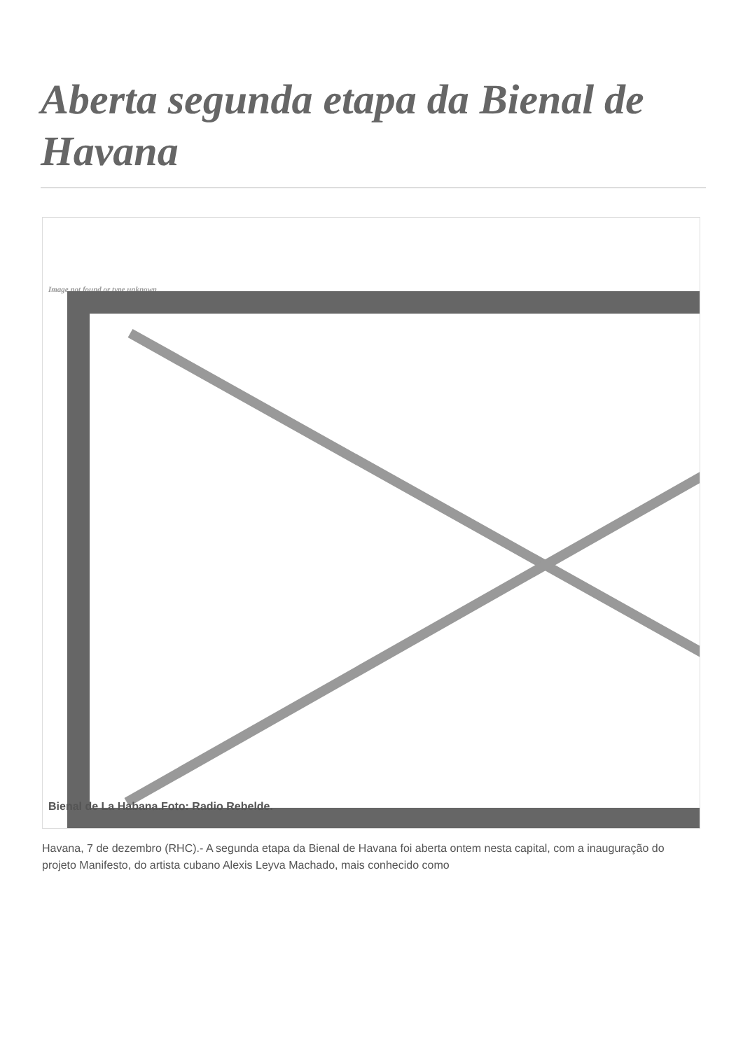Aberta segunda etapa da Bienal de Havana
Image not found or type unknown
Bienal de La Habana.Foto: Radio Rebelde.
Havana, 7 de dezembro (RHC).- A segunda etapa da Bienal de Havana foi aberta ontem nesta capital, com a inauguração do projeto Manifesto, do artista cubano Alexis Leyva Machado, mais conhecido como